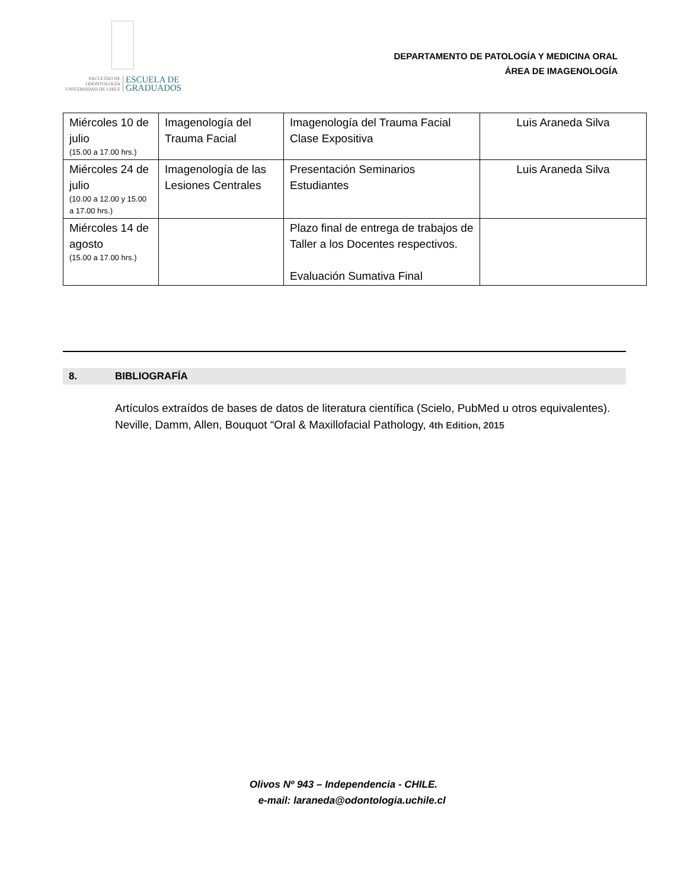FACULTAD DE ODONTOLOGÍA UNIVERSIDAD DE CHILE ESCUELA DE
GRADUADOS
DEPARTAMENTO DE PATOLOGÍA Y MEDICINA ORAL
ÁREA DE IMAGENOLOGÍA
| Miércoles 10 de julio (15.00 a 17.00 hrs.) | Imagenología del Trauma Facial | Imagenología del Trauma Facial Clase Expositiva | Luis Araneda Silva |
| Miércoles 24 de julio (10.00 a 12.00 y 15.00 a 17.00 hrs.) | Imagenología de las Lesiones Centrales | Presentación Seminarios Estudiantes | Luis Araneda Silva |
| Miércoles 14 de agosto (15.00 a 17.00 hrs.) | | Plazo final de entrega de trabajos de Taller a los Docentes respectivos. Evaluación Sumativa Final | |
8. BIBLIOGRAFÍA
Artículos extraídos de bases de datos de literatura científica (Scielo, PubMed u otros equivalentes).
Neville, Damm, Allen, Bouquot “Oral & Maxillofacial Pathology, 4th Edition, 2015
Olivos Nº 943 – Independencia - CHILE.
e-mail: laraneda@odontologia.uchile.cl